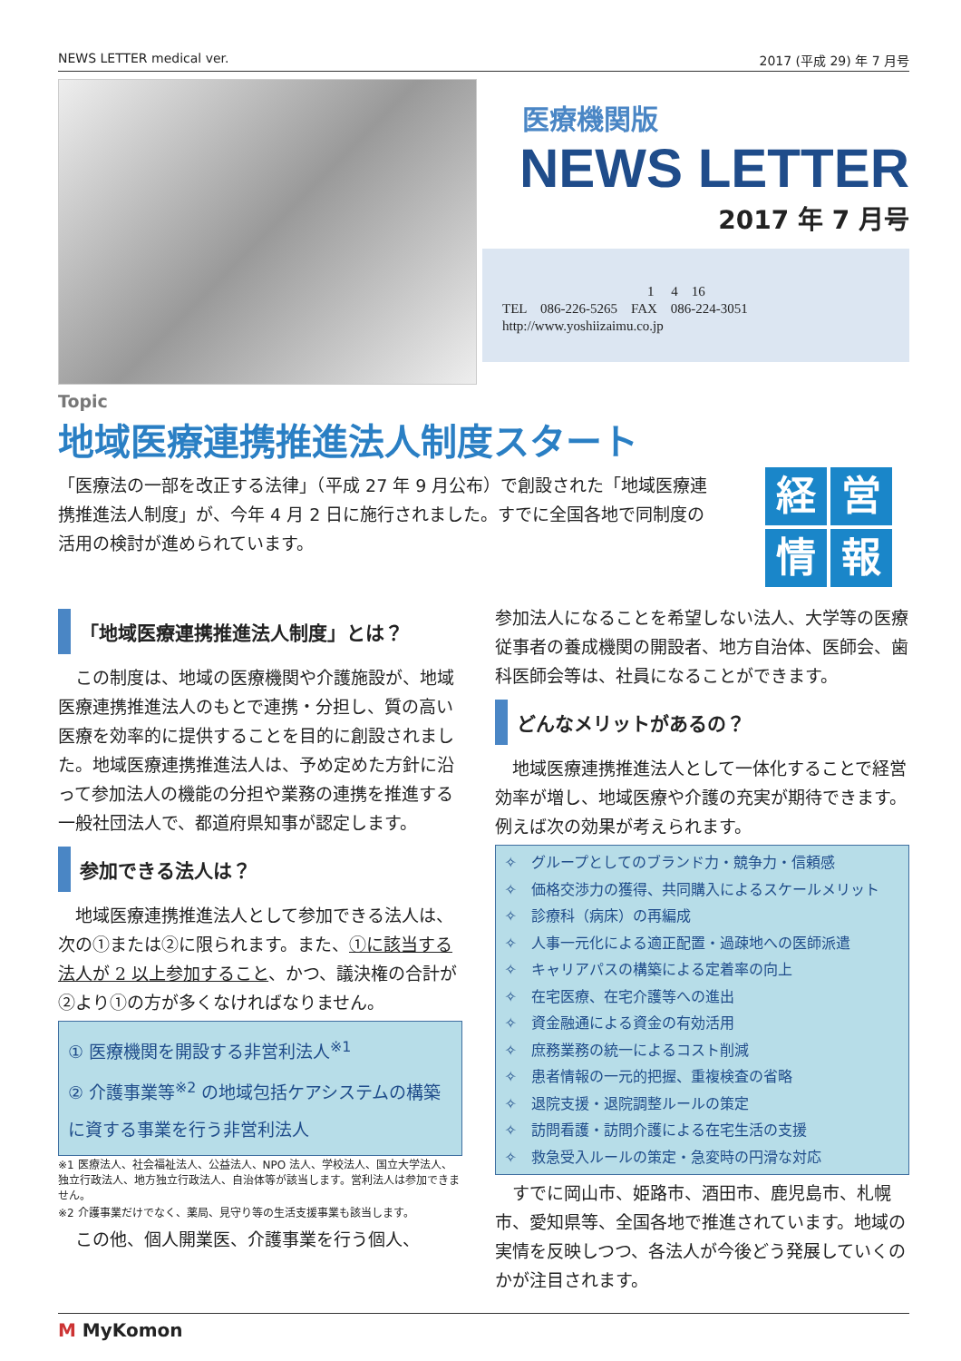NEWS LETTER medical ver. 2017 (平成 29) 年 7 月号
医療機関版
NEWS LETTER
2017 年 7 月号
1　 4　16
TEL　086-226-5265　FAX　086-224-3051
http://www.yoshiizaimu.co.jp
Topic
地域医療連携推進法人制度スタート
「医療法の一部を改正する法律」（平成 27 年 9 月公布）で創設された「地域医療連携推進法人制度」が、今年 4 月 2 日に施行されました。すでに全国各地で同制度の活用の検討が進められています。
経営情報
「地域医療連携推進法人制度」とは？
　この制度は、地域の医療機関や介護施設が、地域医療連携推進法人のもとで連携・分担し、質の高い医療を効率的に提供することを目的に創設されました。地域医療連携推進法人は、予め定めた方針に沿って参加法人の機能の分担や業務の連携を推進する一般社団法人で、都道府県知事が認定します。
参加できる法人は？
　地域医療連携推進法人として参加できる法人は、次の①または②に限られます。また、①に該当する法人が 2 以上参加すること、かつ、議決権の合計が②より①の方が多くなければなりません。
① 医療機関を開設する非営利法人<sup>※1</sup>
② 介護事業等<sup>※2</sup> の地域包括ケアシステムの構築に資する事業を行う非営利法人
※1 医療法人、社会福祉法人、公益法人、NPO 法人、学校法人、国立大学法人、独立行政法人、地方独立行政法人、自治体等が該当します。営利法人は参加できません。
※2 介護事業だけでなく、薬局、見守り等の生活支援事業も該当します。
　この他、個人開業医、介護事業を行う個人、
参加法人になることを希望しない法人、大学等の医療従事者の養成機関の開設者、地方自治体、医師会、歯科医師会等は、社員になることができます。
どんなメリットがあるの？
　地域医療連携推進法人として一体化することで経営効率が増し、地域医療や介護の充実が期待できます。例えば次の効果が考えられます。
✧　グループとしてのブランド力・競争力・信頼感
✧　価格交渉力の獲得、共同購入によるスケールメリット
✧　診療科（病床）の再編成
✧　人事一元化による適正配置・過疎地への医師派遣
✧　キャリアパスの構築による定着率の向上
✧　在宅医療、在宅介護等への進出
✧　資金融通による資金の有効活用
✧　庶務業務の統一によるコスト削減
✧　患者情報の一元的把握、重複検査の省略
✧　退院支援・退院調整ルールの策定
✧　訪問看護・訪問介護による在宅生活の支援
✧　救急受入ルールの策定・急変時の円滑な対応
　すでに岡山市、姫路市、酒田市、鹿児島市、札幌市、愛知県等、全国各地で推進されています。地域の実情を反映しつつ、各法人が今後どう発展していくのかが注目されます。
M MyKomon